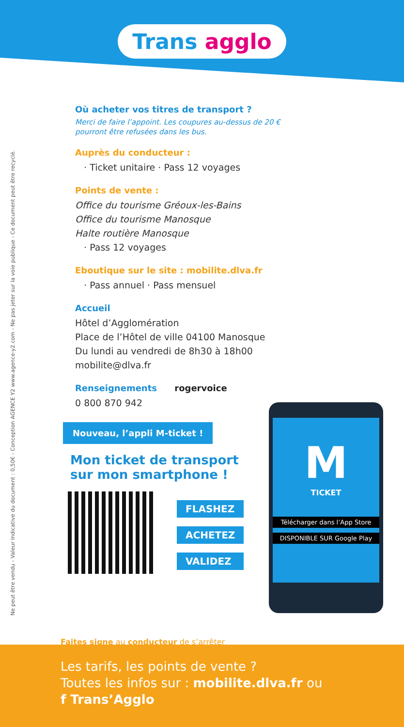Trans agglo
Ne peut être vendu - Valeur Indicative du document : 0,50€ - Conception AGENCE Y2 www.agence-y2.com - Ne pas jeter sur la voie publique - Ce document peut être recyclé.
Où acheter vos titres de transport ?
Merci de faire l’appoint. Les coupures au-dessus de 20 € pourront être refusées dans les bus.
Auprès du conducteur :
· Ticket unitaire · Pass 12 voyages
Points de vente :
Office du tourisme Gréoux-les-Bains
Office du tourisme Manosque
Halte routière Manosque
· Pass 12 voyages
Eboutique sur le site : mobilite.dlva.fr
· Pass annuel · Pass mensuel
Accueil
Hôtel d’Agglomération
Place de l’Hôtel de ville 04100 Manosque
Du lundi au vendredi de 8h30 à 18h00
mobilite@dlva.fr
Renseignements rogervoice
0 800 870 942
Nouveau, l’appli M-ticket !
Mon ticket de transport
sur mon smartphone !
FLASHEZ
ACHETEZ
VALIDEZ
M
TICKET
Télécharger dans l’App Store
DISPONIBLE SUR Google Play
Faites signe au conducteur de s’arrêter
Les tarifs, les points de vente ?
Toutes les infos sur : mobilite.dlva.fr ou
f Trans’Agglo